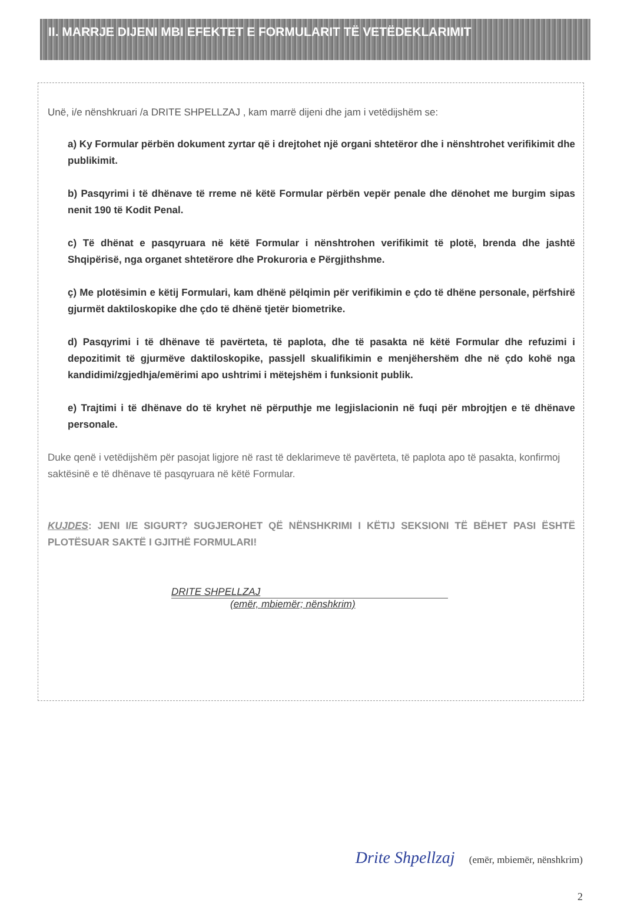II. MARRJE DIJENI MBI EFEKTET E FORMULARIT TË VETËDEKLARIMIT
Unë, i/e nënshkruari /a DRITE SHPELLZAJ , kam marrë dijeni dhe jam i vetëdijshëm se:
a) Ky Formular përbën dokument zyrtar që i drejtohet një organi shtetëror dhe i nënshtrohet verifikimit dhe publikimit.
b) Pasqyrimi i të dhënave të rreme në këtë Formular përbën vepër penale dhe dënohet me burgim sipas nenit 190 të Kodit Penal.
c) Të dhënat e pasqyruara në këtë Formular i nënshtrohen verifikimit të plotë, brenda dhe jashtë Shqipërisë, nga organet shtetërore dhe Prokuroria e Përgjithshme.
ç) Me plotësimin e këtij Formulari, kam dhënë pëlqimin për verifikimin e çdo të dhëne personale, përfshirë gjurmët daktiloskopike dhe çdo të dhënë tjetër biometrike.
d) Pasqyrimi i të dhënave të pavërteta, të paplota, dhe të pasakta në këtë Formular dhe refuzimi i depozitimit të gjurmëve daktiloskopike, passjell skualifikimin e menjëhershëm dhe në çdo kohë nga kandidimi/zgjedhja/emërimi apo ushtrimi i mëtejshëm i funksionit publik.
e) Trajtimi i të dhënave do të kryhet në përputhje me legjislacionin në fuqi për mbrojtjen e të dhënave personale.
Duke qenë i vetëdijshëm për pasojat ligjore në rast të deklarimeve të pavërteta, të paplota apo të pasakta, konfirmoj saktësinë e të dhënave të pasqyruara në këtë Formular.
KUJDES: JENI I/E SIGURT? SUGJEROHET QË NËNSHKRIMI I KËTIJ SEKSIONI TË BËHET PASI ËSHTË PLOTËSUAR SAKTË I GJITHË FORMULARI!
DRITE SHPELLZAJ
(emër, mbiemër; nënshkrim)
Drite Shpellzaj (emër, mbiemër, nënshkrim)
2